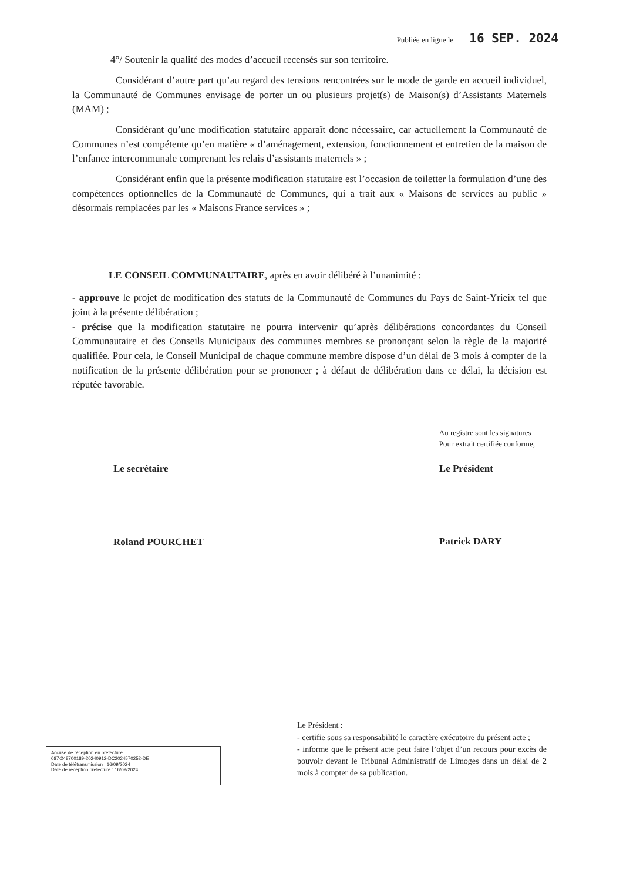Publiée en ligne le 16 SEP. 2024
4°/ Soutenir la qualité des modes d’accueil recensés sur son territoire.
Considérant d’autre part qu’au regard des tensions rencontrées sur le mode de garde en accueil individuel, la Communauté de Communes envisage de porter un ou plusieurs projet(s) de Maison(s) d’Assistants Maternels (MAM) ;
Considérant qu’une modification statutaire apparaît donc nécessaire, car actuellement la Communauté de Communes n’est compétente qu’en matière « d’aménagement, extension, fonctionnement et entretien de la maison de l’enfance intercommunale comprenant les relais d’assistants maternels » ;
Considérant enfin que la présente modification statutaire est l’occasion de toiletter la formulation d’une des compétences optionnelles de la Communauté de Communes, qui a trait aux « Maisons de services au public » désormais remplacées par les « Maisons France services » ;
LE CONSEIL COMMUNAUTAIRE, après en avoir délibéré à l’unanimité :
- approuve le projet de modification des statuts de la Communauté de Communes du Pays de Saint-Yrieix tel que joint à la présente délibération ;
- précise que la modification statutaire ne pourra intervenir qu’après délibérations concordantes du Conseil Communautaire et des Conseils Municipaux des communes membres se prononçant selon la règle de la majorité qualifiée. Pour cela, le Conseil Municipal de chaque commune membre dispose d’un délai de 3 mois à compter de la notification de la présente délibération pour se prononcer ; à défaut de délibération dans ce délai, la décision est réputée favorable.
Le secrétaire
Roland POURCHET
Au registre sont les signatures
Pour extrait certifiée conforme,
Le Président
Patrick DARY
Accusé de réception en préfecture
087-248700189-20240912-DC2024570252-DE
Date de télétransmission : 16/09/2024
Date de réception préfecture : 16/09/2024
Le Président :
- certifie sous sa responsabilité le caractère exécutoire du présent acte ;
- informe que le présent acte peut faire l’objet d’un recours pour excès de pouvoir devant le Tribunal Administratif de Limoges dans un délai de 2 mois à compter de sa publication.